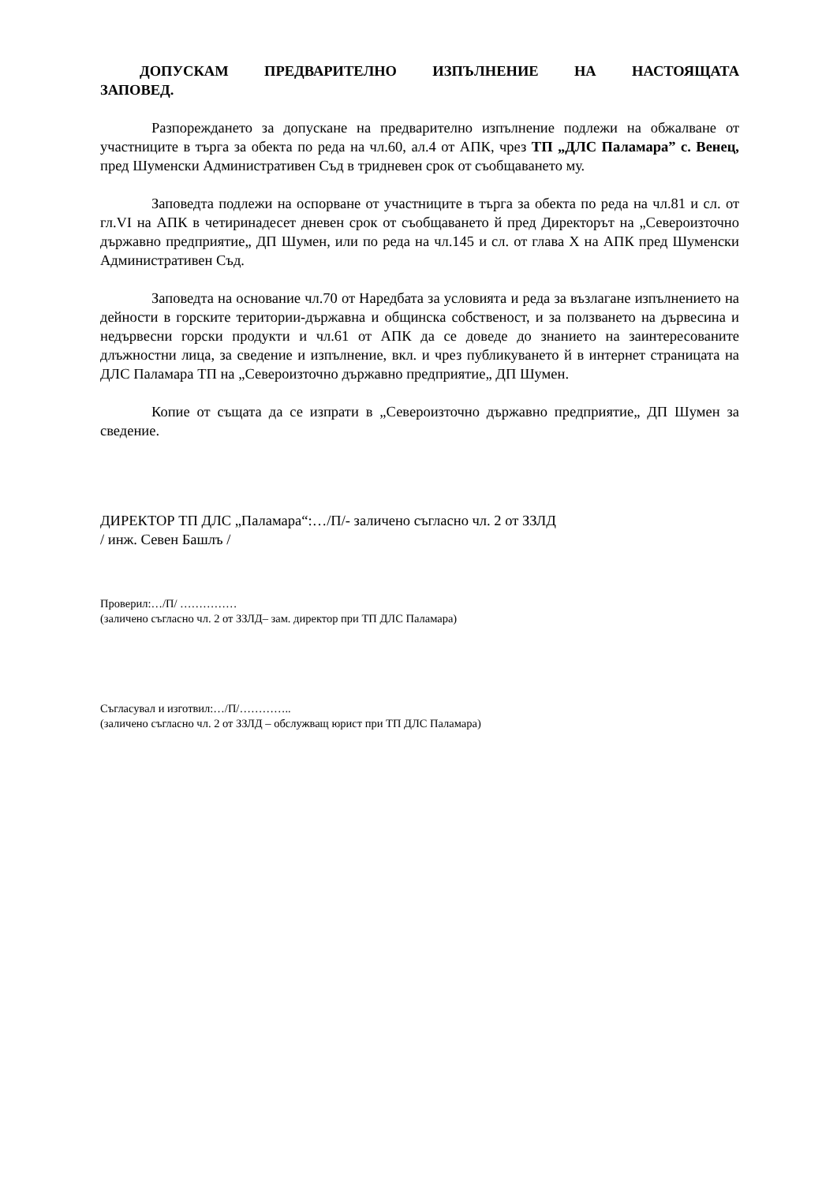ДОПУСКАМ ПРЕДВАРИТЕЛНО ИЗПЪЛНЕНИЕ НА НАСТОЯЩАТА ЗАПОВЕД.
Разпореждането за допускане на предварително изпълнение подлежи на обжалване от участниците в търга за обекта по реда на чл.60, ал.4 от АПК, чрез ТП „ДЛС Паламара” с. Венец, пред Шуменски Административен Съд в тридневен срок от съобщаването му.
Заповедта подлежи на оспорване от участниците в търга за обекта по реда на чл.81 и сл. от гл.VI на АПК в четиринадесет дневен срок от съобщаването й пред Директорът на „Североизточно държавно предприятие„ ДП Шумен, или по реда на чл.145 и сл. от глава Х на АПК пред Шуменски Административен Съд.
Заповедта на основание чл.70 от Наредбата за условията и реда за възлагане изпълнението на дейности в горските територии-държавна и общинска собственост, и за ползването на дървесина и недървесни горски продукти и чл.61 от АПК да се доведе до знанието на заинтересованите длъжностни лица, за сведение и изпълнение, вкл. и чрез публикуването й в интернет страницата на ДЛС Паламара ТП на „Североизточно държавно предприятие„ ДП Шумен.
Копие от същата да се изпрати в „Североизточно държавно предприятие„ ДП Шумен за сведение.
ДИРЕКТОР ТП ДЛС „Паламара“:…/П/- заличено съгласно чл. 2 от ЗЗЛД
/ инж. Севен Башлъ /
Проверил:…/П/ ……………
(заличено съгласно чл. 2 от ЗЗЛД– зам. директор при ТП ДЛС Паламара)
Съгласувал и изготвил:…/П/…………..
(заличено съгласно чл. 2 от ЗЗЛД – обслужващ юрист при ТП ДЛС Паламара)